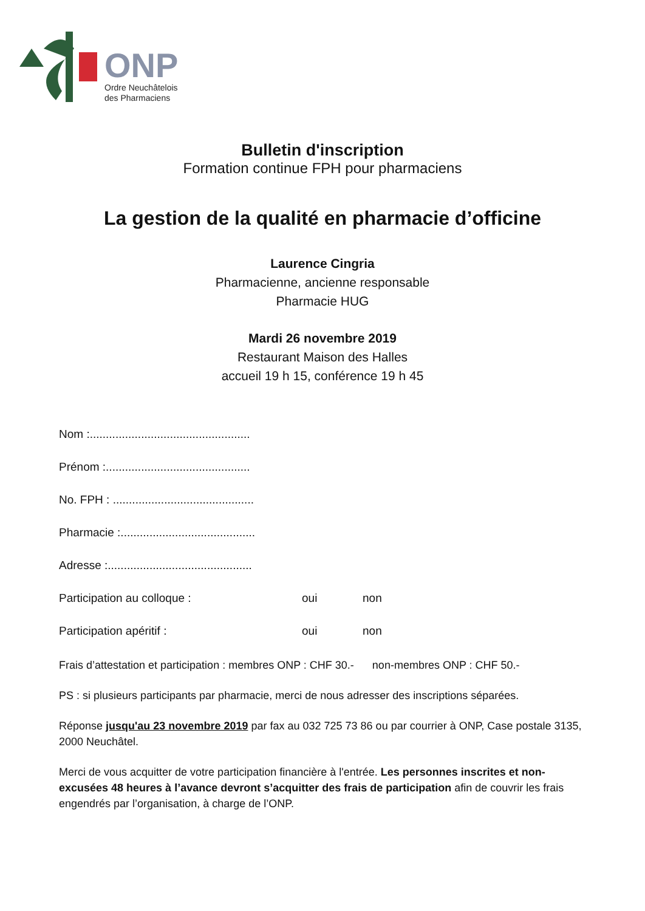ONP
Ordre Neuchâtelois
des Pharmaciens
Bulletin d'inscription
Formation continue FPH pour pharmaciens
La gestion de la qualité en pharmacie d’officine
Laurence Cingria
Pharmacienne, ancienne responsable
Pharmacie HUG
Mardi 26 novembre 2019
Restaurant Maison des Halles
accueil 19 h 15, conférence 19 h 45
Nom :..................................................
Prénom :.............................................
No. FPH : ............................................
Pharmacie :..........................................
Adresse :.............................................
Participation au colloque : oui non
Participation apéritif : oui non
Frais d’attestation et participation : membres ONP : CHF 30.- non-membres ONP : CHF 50.-
PS : si plusieurs participants par pharmacie, merci de nous adresser des inscriptions séparées.
Réponse jusqu'au 23 novembre 2019 par fax au 032 725 73 86 ou par courrier à ONP, Case postale 3135, 2000 Neuchâtel.
Merci de vous acquitter de votre participation financière à l'entrée. Les personnes inscrites et non-excusées 48 heures à l’avance devront s’acquitter des frais de participation afin de couvrir les frais engendrés par l’organisation, à charge de l’ONP.